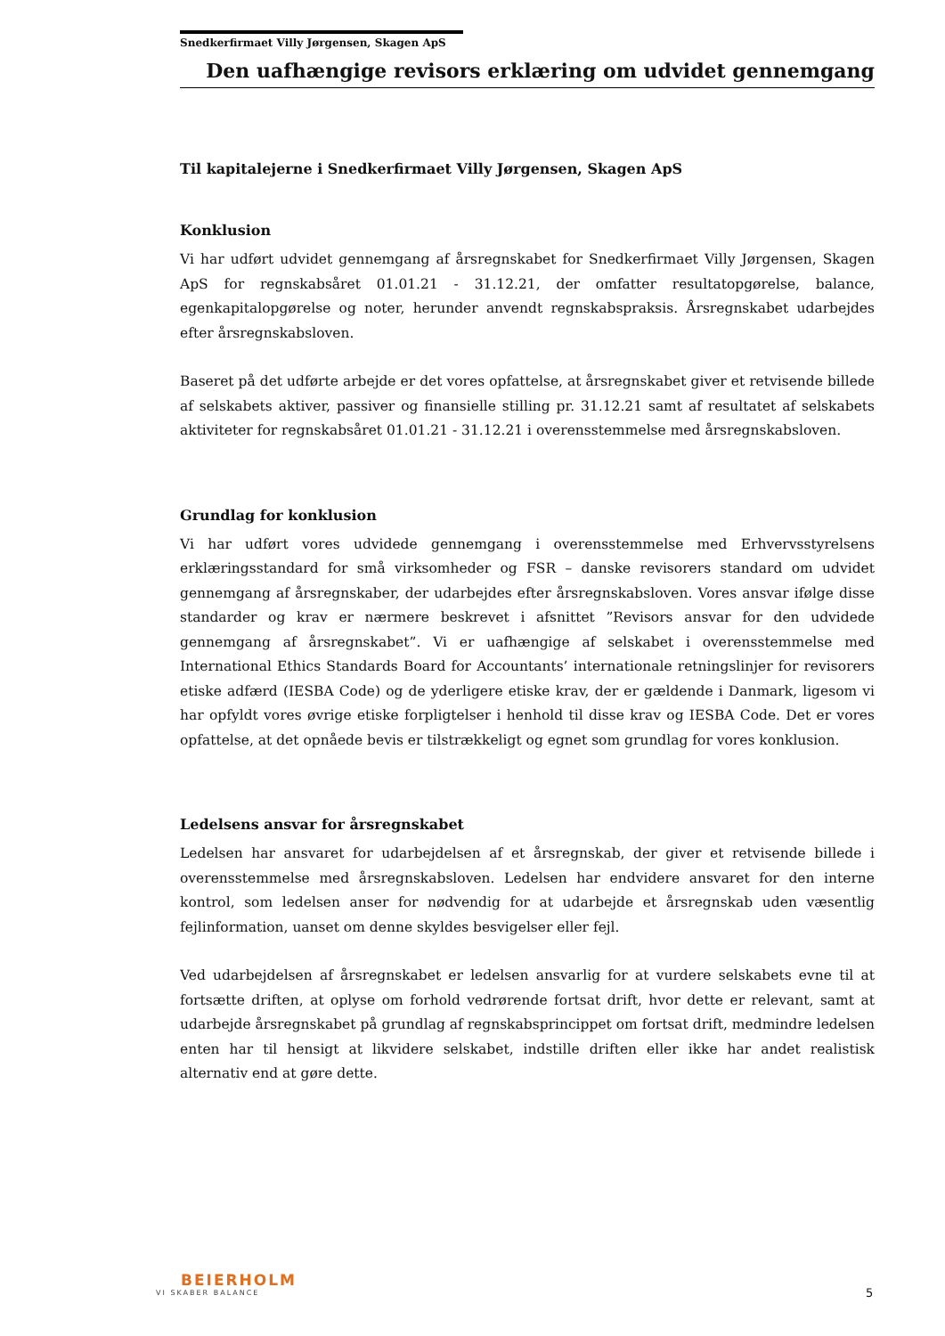Snedkerfirmaet Villy Jørgensen, Skagen ApS
Den uafhængige revisors erklæring om udvidet gennemgang
Til kapitalejerne i Snedkerfirmaet Villy Jørgensen, Skagen ApS
Konklusion
Vi har udført udvidet gennemgang af årsregnskabet for Snedkerfirmaet Villy Jørgensen, Skagen ApS for regnskabsåret 01.01.21 - 31.12.21, der omfatter resultatopgørelse, balance, egenkapitalopgørelse og noter, herunder anvendt regnskabspraksis. Årsregnskabet udarbejdes efter årsregnskabsloven.
Baseret på det udførte arbejde er det vores opfattelse, at årsregnskabet giver et retvisende billede af selskabets aktiver, passiver og finansielle stilling pr. 31.12.21 samt af resultatet af selskabets aktiviteter for regnskabsåret 01.01.21 - 31.12.21 i overensstemmelse med årsregnskabsloven.
Grundlag for konklusion
Vi har udført vores udvidede gennemgang i overensstemmelse med Erhvervsstyrelsens erklæringsstandard for små virksomheder og FSR – danske revisorers standard om udvidet gennemgang af årsregnskaber, der udarbejdes efter årsregnskabsloven. Vores ansvar ifølge disse standarder og krav er nærmere beskrevet i afsnittet ”Revisors ansvar for den udvidede gennemgang af årsregnskabet”. Vi er uafhængige af selskabet i overensstemmelse med International Ethics Standards Board for Accountants’ internationale retningslinjer for revisorers etiske adfærd (IESBA Code) og de yderligere etiske krav, der er gældende i Danmark, ligesom vi har opfyldt vores øvrige etiske forpligtelser i henhold til disse krav og IESBA Code. Det er vores opfattelse, at det opnåede bevis er tilstrækkeligt og egnet som grundlag for vores konklusion.
Ledelsens ansvar for årsregnskabet
Ledelsen har ansvaret for udarbejdelsen af et årsregnskab, der giver et retvisende billede i overensstemmelse med årsregnskabsloven. Ledelsen har endvidere ansvaret for den interne kontrol, som ledelsen anser for nødvendig for at udarbejde et årsregnskab uden væsentlig fejlinformation, uanset om denne skyldes besvigelser eller fejl.
Ved udarbejdelsen af årsregnskabet er ledelsen ansvarlig for at vurdere selskabets evne til at fortsætte driften, at oplyse om forhold vedrørende fortsat drift, hvor dette er relevant, samt at udarbejde årsregnskabet på grundlag af regnskabsprincippet om fortsat drift, medmindre ledelsen enten har til hensigt at likvidere selskabet, indstille driften eller ikke har andet realistisk alternativ end at gøre dette.
BEIERHOLM
VI SKABER BALANCE
5